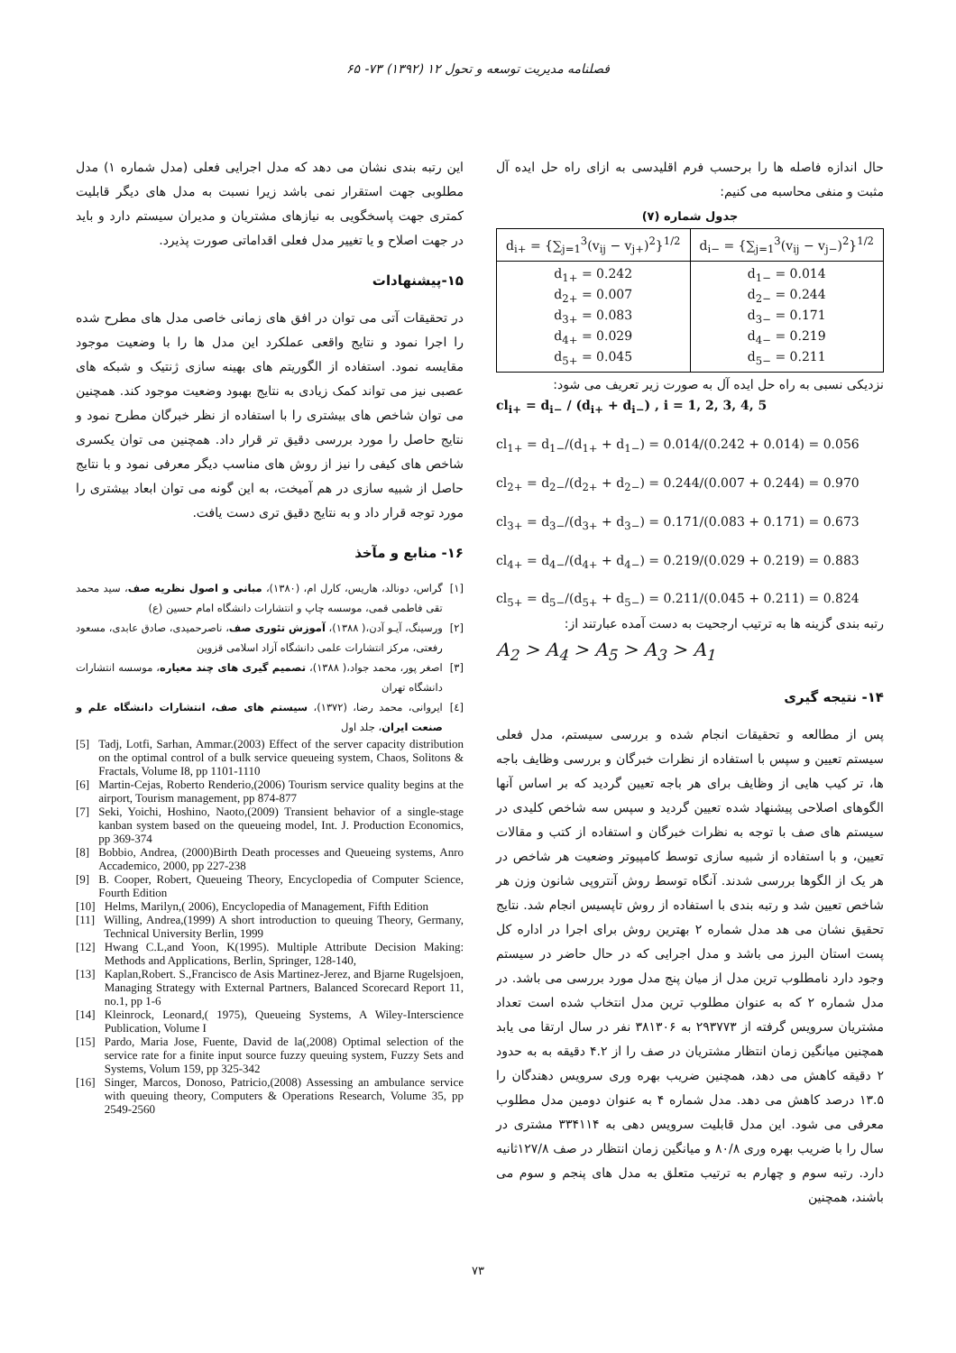فصلنامه مدیریت توسعه و تحول ۱۲ (۱۳۹۲) ۷۳- ۶۵
حال اندازه فاصله ها را برحسب فرم اقلیدسی به ازای راه حل ایده آل مثبت و منفی محاسبه می کنیم:
جدول شماره (۷)
| d<sub>i+</sub> = {∑<sub>j=1</sub><sup>3</sup>(v<sub>ij</sub> − v<sub>j+</sub>)<sup>2</sup>}<sup>1/2</sup> | d<sub>i−</sub> = {∑<sub>j=1</sub><sup>3</sup>(v<sub>ij</sub> − v<sub>j−</sub>)<sup>2</sup>}<sup>1/2</sup> |
| d<sub>1+</sub> = 0.242 d<sub>2+</sub> = 0.007 d<sub>3+</sub> = 0.083 d<sub>4+</sub> = 0.029 d<sub>5+</sub> = 0.045 | d<sub>1−</sub> = 0.014 d<sub>2−</sub> = 0.244 d<sub>3−</sub> = 0.171 d<sub>4−</sub> = 0.219 d<sub>5−</sub> = 0.211 |
نزدیکی نسبی به راه حل ایده آل به صورت زیر تعریف می شود:
cl<sub>i+</sub> = d<sub>i−</sub> / (d<sub>i+</sub> + d<sub>i−</sub>) , i = 1, 2, 3, 4, 5
cl<sub>1+</sub> = d<sub>1−</sub>/(d<sub>1+</sub> + d<sub>1−</sub>) = 0.014/(0.242 + 0.014) = 0.056
cl<sub>2+</sub> = d<sub>2−</sub>/(d<sub>2+</sub> + d<sub>2−</sub>) = 0.244/(0.007 + 0.244) = 0.970
cl<sub>3+</sub> = d<sub>3−</sub>/(d<sub>3+</sub> + d<sub>3−</sub>) = 0.171/(0.083 + 0.171) = 0.673
cl<sub>4+</sub> = d<sub>4−</sub>/(d<sub>4+</sub> + d<sub>4−</sub>) = 0.219/(0.029 + 0.219) = 0.883
cl<sub>5+</sub> = d<sub>5−</sub>/(d<sub>5+</sub> + d<sub>5−</sub>) = 0.211/(0.045 + 0.211) = 0.824
رتبه بندی گزینه ها به ترتیب ارجحیت به دست آمده عبارتند از:
A<sub>2</sub> > A<sub>4</sub> > A<sub>5</sub> > A<sub>3</sub> > A<sub>1</sub>
۱۴- نتیجه گیری
پس از مطالعه و تحقیقات انجام شده و بررسی سیستم، مدل فعلی سیستم تعیین و سپس با استفاده از نظرات خبرگان و بررسی وظایف باجه ها، تر کیب هایی از وظایف برای هر باجه تعیین گردید که بر اساس آنها الگوهای اصلاحی پیشنهاد شده تعیین گردید و سپس سه شاخص کلیدی در سیستم های صف با توجه به نظرات خبرگان و استفاده از کتب و مقالات تعیین، و با استفاده از شبیه سازی توسط کامپیوتر وضعیت هر شاخص در هر یک از الگوها بررسی شدند. آنگاه توسط روش آنتروپی شانون وزن هر شاخص تعیین شد و رتبه بندی با استفاده از روش تاپسیس انجام شد. نتایج تحقیق نشان می هد مدل شماره ۲ بهترین روش برای اجرا در اداره کل پست استان البرز می باشد و مدل اجرایی که در حال حاضر در سیستم وجود دارد نامطلوب ترین مدل از میان پنج مدل مورد بررسی می باشد. در مدل شماره ۲ که به عنوان مطلوب ترین مدل انتخاب شده است تعداد مشتریان سرویس گرفته از ۲۹۳۷۷۳ به ۳۸۱۳۰۶ نفر در سال ارتقا می یابد همچنین میانگین زمان انتظار مشتریان در صف را از ۴.۲ دقیقه به به حدود ۲ دقیقه کاهش می دهد، همچنین ضریب بهره وری سرویس دهندگان را ۱۳.۵ درصد کاهش می دهد. مدل شماره ۴ به عنوان دومین مدل مطلوب معرفی می شود. این مدل قابلیت سرویس دهی به ۳۳۴۱۱۴ مشتری در سال را با ضریب بهره وری ۸۰/۸ و میانگین زمان انتظار در صف ۱۲۷/۸ثانیه دارد. رتبه سوم و چهارم به ترتیب متعلق به مدل های پنجم و سوم می باشند، همچنین
این رتبه بندی نشان می دهد که مدل اجرایی فعلی (مدل شماره ۱) مدل مطلوبی جهت استقرار نمی باشد زیرا نسبت به مدل های دیگر قابلیت کمتری جهت پاسخگویی به نیازهای مشتریان و مدیران سیستم دارد و باید در جهت اصلاح و یا تغییر مدل فعلی اقداماتی صورت پذیرد.
۱۵-پیشنهادات
در تحقیقات آتی می توان در افق های زمانی خاصی مدل های مطرح شده را اجرا نمود و نتایج واقعی عملکرد این مدل ها را با وضعیت موجود مقایسه نمود. استفاده از الگوریتم های بهینه سازی ژنتیک و شبکه های عصبی نیز می تواند کمک زیادی به نتایج بهبود وضعیت موجود کند. همچنین می توان شاخص های بیشتری را با استفاده از نظر خبرگان مطرح نمود و نتایج حاصل را مورد بررسی دقیق تر قرار داد. همچنین می توان یکسری شاخص های کیفی را نیز از روش های مناسب دیگر معرفی نمود و با نتایج حاصل از شبیه سازی در هم آمیخت، به این گونه می توان ابعاد بیشتری را مورد توجه قرار داد و به نتایج دقیق تری دست یافت.
۱۶- منابع و مآخذ
[۱] گراس، دونالد، هاریس، کارل ام، (۱۳۸۰)، مبانی و اصول نظریه صف، سید محمد تقی فاطمی قمی، موسسه چاپ و انتشارات دانشگاه امام حسین (ع)
[۲] ورسینگ، آیـو آدن،( ۱۳۸۸)، آموزش تئوری صف، ناصرحمیدی، صادق عابدی، مسعود رفعتی، مرکز انتشارات علمی دانشگاه آزاد اسلامی قزوین
[۳] اصغر پور، محمد جواد،( ۱۳۸۸)، تصمیم گیری های چند معیاره، موسسه انتشارات دانشگاه تهران
[٤] ایروانی، محمد رضا، (۱۳۷۲)، سیستم های صف، انتشارات دانشگاه علم و صنعت ایران، جلد اول
[5] Tadj, Lotfi, Sarhan, Ammar.(2003) Effect of the server capacity distribution on the optimal control of a bulk service queueing system, Chaos, Solitons & Fractals, Volume I8, pp 1101-1110
[6] Martin-Cejas, Roberto Renderio,(2006) Tourism service quality begins at the airport, Tourism management, pp 874-877
[7] Seki, Yoichi, Hoshino, Naoto,(2009) Transient behavior of a single-stage kanban system based on the queueing model, Int. J. Production Economics, pp 369-374
[8] Bobbio, Andrea, (2000)Birth Death processes and Queueing systems, Anro Accademico, 2000, pp 227-238
[9] B. Cooper, Robert, Queueing Theory, Encyclopedia of Computer Science, Fourth Edition
[10] Helms, Marilyn,( 2006), Encyclopedia of Management, Fifth Edition
[11] Willing, Andrea,(1999) A short introduction to queuing Theory, Germany, Technical University Berlin, 1999
[12] Hwang C.L,and Yoon, K(1995). Multiple Attribute Decision Making: Methods and Applications, Berlin, Springer, 128-140,
[13] Kaplan,Robert. S.,Francisco de Asis Martinez-Jerez, and Bjarne Rugelsjoen, Managing Strategy with External Partners, Balanced Scorecard Report 11, no.1, pp 1-6
[14] Kleinrock, Leonard,( 1975), Queueing Systems, A Wiley-Interscience Publication, Volume I
[15] Pardo, Maria Jose, Fuente, David de la(,2008) Optimal selection of the service rate for a finite input source fuzzy queuing system, Fuzzy Sets and Systems, Volum 159, pp 325-342
[16] Singer, Marcos, Donoso, Patricio,(2008) Assessing an ambulance service with queuing theory, Computers & Operations Research, Volume 35, pp 2549-2560
۷۳